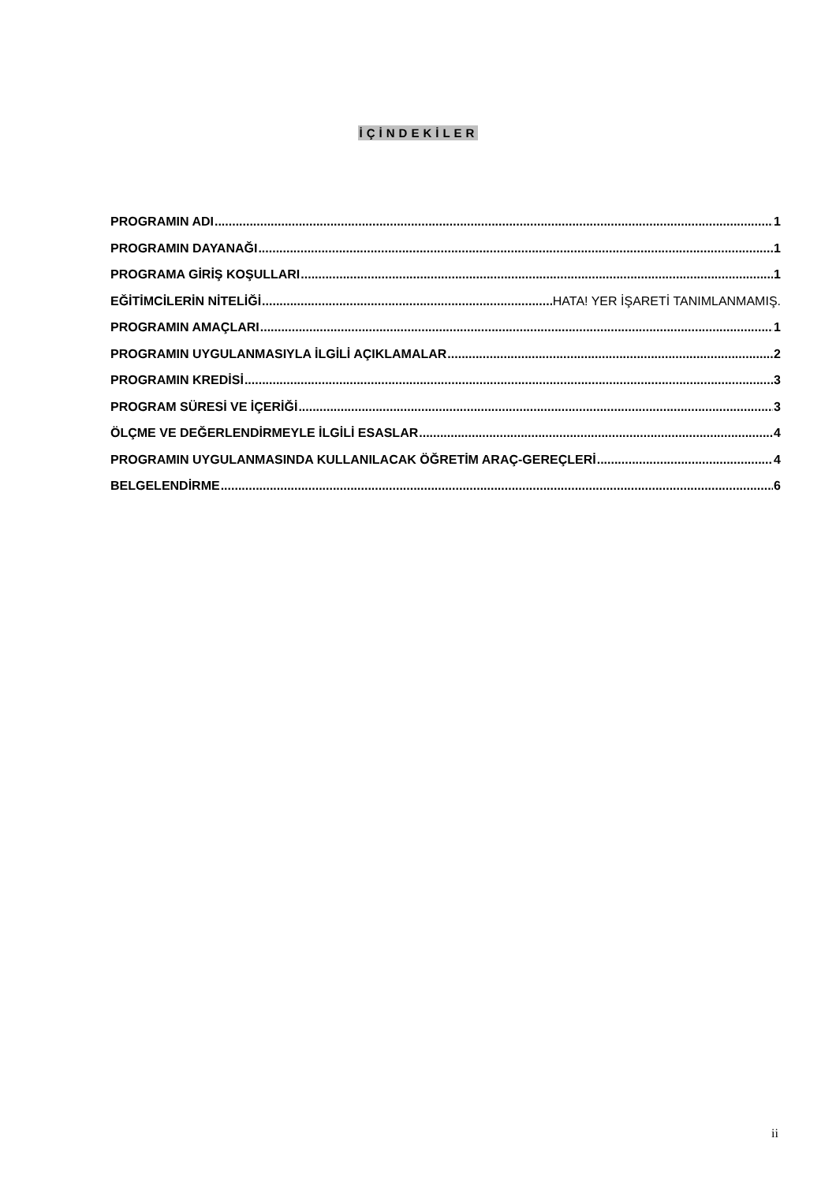İÇİNDEKİLER
PROGRAMIN ADI 1
PROGRAMIN DAYANAĞI 1
PROGRAMA GİRİŞ KOŞULLARI 1
EĞİTİMCİLERİN NİTELİĞİ HATA! YER İŞARETİ TANIMLANMAMIŞ.
PROGRAMIN AMAÇLARI 1
PROGRAMIN UYGULANMASIYLA İLGİLİ AÇIKLAMALAR 2
PROGRAMIN KREDİSİ 3
PROGRAM SÜRESİ VE İÇERİĞİ 3
ÖLÇME VE DEĞERLENDİRMEYLE İLGİLİ ESASLAR 4
PROGRAMIN UYGULANMASINDA KULLANILACAK ÖĞRETİM ARAÇ-GEREÇLERİ 4
BELGELENDİRME 6
ii